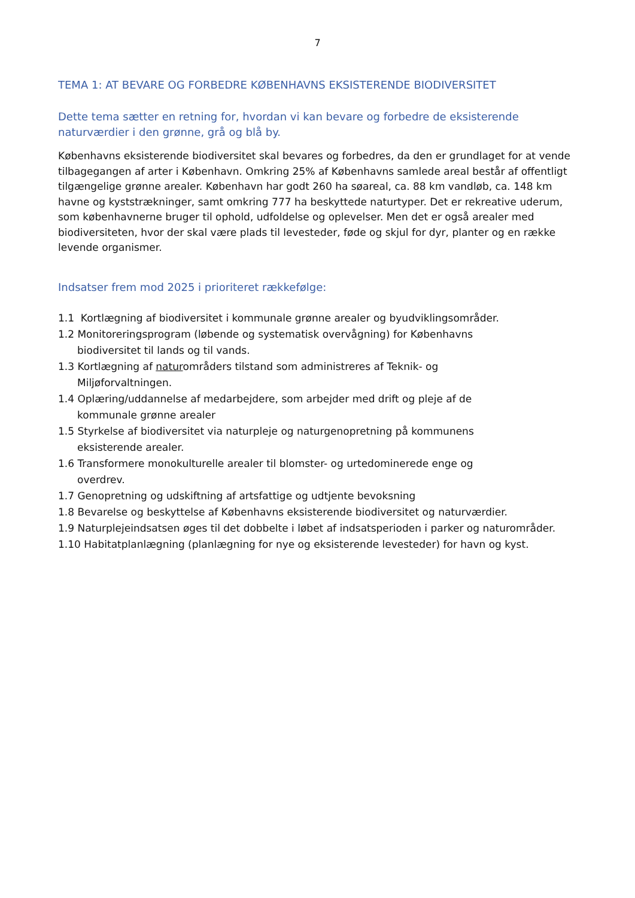7
TEMA 1: AT BEVARE OG FORBEDRE KØBENHAVNS EKSISTERENDE BIODIVERSITET
Dette tema sætter en retning for, hvordan vi kan bevare og forbedre de eksisterende naturværdier i den grønne, grå og blå by.
Københavns eksisterende biodiversitet skal bevares og forbedres, da den er grundlaget for at vende tilbagegangen af arter i København. Omkring 25% af Københavns samlede areal består af offentligt tilgængelige grønne arealer. København har godt 260 ha søareal, ca. 88 km vandløb, ca. 148 km havne og kyststrækninger, samt omkring 777 ha beskyttede naturtyper. Det er rekreative uderum, som københavnerne bruger til ophold, udfoldelse og oplevelser. Men det er også arealer med biodiversiteten, hvor der skal være plads til levesteder, føde og skjul for dyr, planter og en række levende organismer.
Indsatser frem mod 2025 i prioriteret rækkefølge:
1.1 Kortlægning af biodiversitet i kommunale grønne arealer og byudviklingsområder.
1.2 Monitoreringsprogram (løbende og systematisk overvågning) for Københavns
biodiversitet til lands og til vands.
1.3 Kortlægning af naturområders tilstand som administreres af Teknik- og
Miljøforvaltningen.
1.4 Oplæring/uddannelse af medarbejdere, som arbejder med drift og pleje af de
kommunale grønne arealer
1.5 Styrkelse af biodiversitet via naturpleje og naturgenopretning på kommunens
eksisterende arealer.
1.6 Transformere monokulturelle arealer til blomster- og urtedominerede enge og
overdrev.
1.7 Genopretning og udskiftning af artsfattige og udtjente bevoksning
1.8 Bevarelse og beskyttelse af Københavns eksisterende biodiversitet og naturværdier.
1.9 Naturplejeindsatsen øges til det dobbelte i løbet af indsatsperioden i parker og naturområder.
1.10 Habitatplanlægning (planlægning for nye og eksisterende levesteder) for havn og kyst.